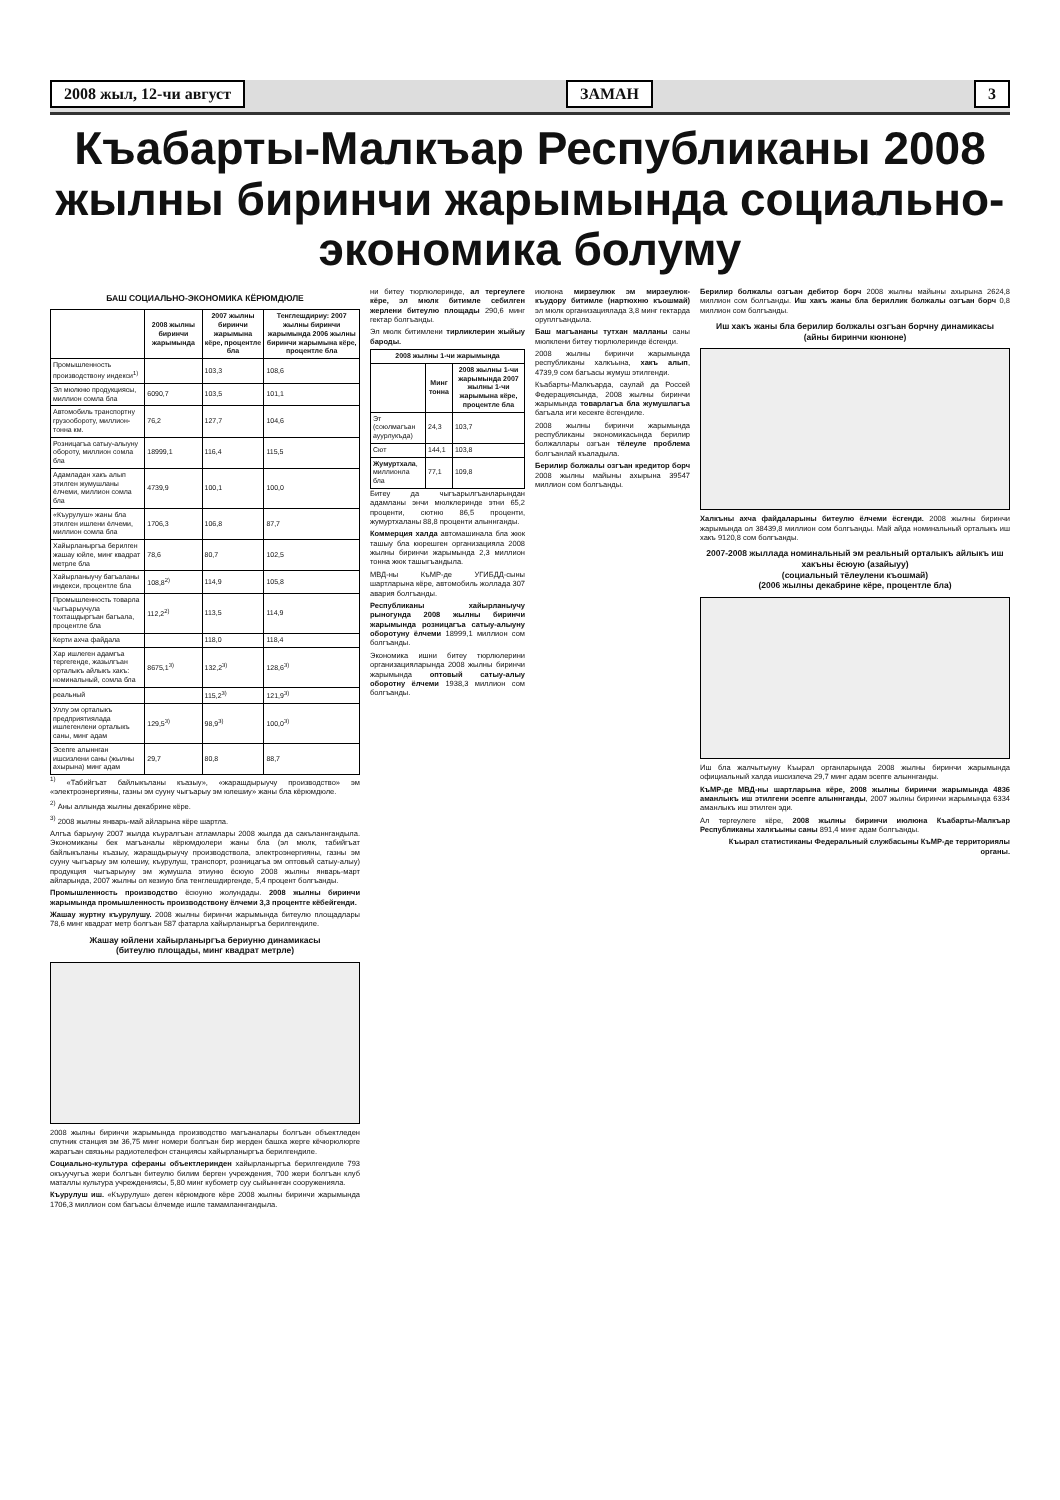2008 жыл, 12-чи август ЗАМАН 3
Къабарты-Малкъар Республиканы 2008 жылны биринчи жарымында социально-экономика болуму
БАШ СОЦИАЛЬНО-ЭКОНОМИКА КЁРЮМДЮЛЕ
| | 2008 жылны биринчи жарымында | 2007 жылны биринчи жарымына кёре, процентле бла | Тенглешдириу: 2007 жылны биринчи жарымында 2006 жылны биринчи жарымына кёре, процентле бла |
| --- | --- | --- | --- |
| Промышленность производствону индекси<sup>1)</sup> | | 103,3 | 108,6 |
| Эл мюлкню продукциясы, миллион сомла бла | 6090,7 | 103,5 | 101,1 |
| Автомобиль транспортну грузообороту, миллион-тонна км. | 76,2 | 127,7 | 104,6 |
| Розницагъа сатыу-алыуну обороту, миллион сомла бла | 18999,1 | 116,4 | 115,5 |
| Адамладан хакъ алып этилген жумушланы ёлчеми, миллион сомла бла | 4739,9 | 100,1 | 100,0 |
| «Къурулуш» жаны бла этилген ишлени ёлчеми, миллион сомла бла | 1706,3 | 106,8 | 87,7 |
| Хайырланыргъа берилген жашау юйле, минг квадрат метрле бла | 78,6 | 80,7 | 102,5 |
| Хайырланыучу багъаланы индекси, процентле бла | 108,8<sup>2)</sup> | 114,9 | 105,8 |
| Промышленность товарла чыгъарыучула тохташдыргъан багъала, процентле бла | 112,2<sup>2)</sup> | 113,5 | 114,9 |
| Керти ахча файдала | | 118,0 | 118,4 |
| Хар ишлеген адамгъа тергегенде, жазылгъан орталыкъ айлыкъ хакъ: номинальный, сомла бла | 8675,1<sup>3)</sup> | 132,2<sup>3)</sup> | 128,6<sup>3)</sup> |
| реальный | | 115,2<sup>3)</sup> | 121,9<sup>3)</sup> |
| Уллу эм орталыкъ предприятиялада ишлегенлени орталыкъ саны, минг адам | 129,5<sup>3)</sup> | 98,9<sup>3)</sup> | 100,0<sup>3)</sup> |
| Эсепге алыннган ишсизлени саны (жылны ахырына) минг адам | 29,7 | 80,8 | 88,7 |
<sup>1)</sup> «Табийгъат байлыкъланы къазыу», «жарашдырыучу производство» эм «электроэнергияны, газны эм сууну чыгъарыу эм юлешиу» жаны бла кёрюмдюле.
<sup>2)</sup> Аны аллында жылны декабрине кёре.
<sup>3)</sup> 2008 жылны январь-май айларына кёре шартла.
Алгъа барыуну 2007 жылда къуралгъан атламлары 2008 жылда да сакъланнгандыла. Экономиканы бек магъаналы кёрюмдюлери жаны бла (эл мюлк, табийгъат байлыкъланы къазыу, жарашдырыучу производствола, электроэнергияны, газны эм сууну чыгъарыу эм юлешиу, къурулуш, транспорт, розницагъа эм оптовый сатыу-алыу) продукция чыгъарыуну эм жумушла этиуню ёсюую 2008 жылны январь-март айларында, 2007 жылны ол кезиую бла тенглешдиргенде, 5,4 процент болгъанды.
Промышленность производство ёсюуню жолундады. 2008 жылны биринчи жарымында промышленность производствону ёлчеми 3,3 процентге кёбейгенди.
Жашау журтну къурулушу. 2008 жылны биринчи жарымында битеулю площадлары 78,6 минг квадрат метр болгъан 587 фатарла хайырланыргъа берилгендиле.
Жашау юйлени хайырланыргъа бериуню динамикасы
(битеулю площады, минг квадрат метрле)
2008 жылны биринчи жарымында производство магъаналары болгъан объектледен спутник станция эм 36,75 минг номери болгъан бир жерден башха жерге кёчюрюлюрге жарагъан связьны радиотелефон станциясы хайырланыргъа берилгендиле.
Социально-культура сфераны объектлеринден хайырланыргъа берилгендиле 793 окъуучугъа жери болгъан битеулю билим берген учреждения, 700 жери болгъан клуб маталлы культура учреждениясы, 5,80 минг кубометр суу сыйыннган сооруженияла.
Къурулуш иш. «Къурулуш» деген кёрюмдюге кёре 2008 жылны биринчи жарымында 1706,3 миллион сом багъасы ёлчемде ишле тамамланнгандыла.
ни битеу тюрлюлеринде, ал тергеулеге кёре, эл мюлк битимле себилген жерлени битеулю площады 290,6 минг гектар болгъанды.
Эл мюлк битимлени тирликлерин жыйыу бароды.
| 2008 жылны 1-чи жарымында | | |
| --- | --- | --- |
| | Минг тонна | 2008 жылны 1-чи жарымында 2007 жылны 1-чи жарымына кёре, процентле бла |
| Эт (союлмагъан ауурлукъда) | 24,3 | 103,7 |
| Сют | 144,1 | 103,8 |
| Жумуртхала , миллионла бла | 77,1 | 109,8 |
Битеу да чыгъарылгъанларындан адамланы энчи мюлклеринде этни 65,2 проценти, сютню 86,5 проценти, жумуртхаланы 88,8 проценти алыннганды.
Коммерция халда автомашинала бла жюк ташыу бла кюрешген организацияла 2008 жылны биринчи жарымында 2,3 миллион тонна жюк ташыгъандыла.
МВД-ны КъМР-де УГИБДД-сыны шартларына кёре, автомобиль жоллада 307 авария болгъанды.
Республиканы хайырланыучу рыногунда 2008 жылны биринчи жарымында розницагъа сатыу-алыуну оборотуну ёлчеми 18999,1 миллион сом болгъанды.
Экономика ишни битеу тюрлюлерини организацияларында 2008 жылны биринчи жарымында оптовый сатыу-алыу оборотну ёлчеми 1938,3 миллион сом болгъанды.
июлюна мирзеулюк эм мирзеулюк-къудору битимле (нартюхню къошмай) эл мюлк организациялада 3,8 минг гектарда оруплгъандыла.
Баш магъананы тутхан малланы саны мюлклени битеу тюрлюлеринде ёсгенди.
2008 жылны биринчи жарымында республиканы халкъына, хакъ алып, 4739,9 сом багъасы жумуш этилгенди.
Къабарты-Малкъарда, саулай да Россей Федерациясында, 2008 жылны биринчи жарымында товарлагъа бла жумушлагъа багъала иги кесекге ёсгендиле.
2008 жылны биринчи жарымында республиканы экономикасында берилир болжаллары озгъан тёлеуле проблема болгъанлай къаладыла.
Берилир болжалы озгъан кредитор борч 2008 жылны майыны ахырына 39547 миллион сом болгъанды.
Берилир болжалы озгъан дебитор борч 2008 жылны майыны ахырына 2624,8 миллион сом болгъанды. Иш хакъ жаны бла бериллик болжалы озгъан борч 0,8 миллион сом болгъанды.
Иш хакъ жаны бла берилир болжалы озгъан борчну динамикасы
(айны биринчи кюнюне)
Халкъны ахча файдаларыны битеулю ёлчеми ёсгенди. 2008 жылны биринчи жарымында ол 38439,8 миллион сом болгъанды. Май айда номинальный орталыкъ иш хакъ 9120,8 сом болгъанды.
2007-2008 жыллада номинальный эм реальный орталыкъ айлыкъ иш хакъны ёсюую (азайыуу)
(социальный тёлеулени къошмай)
(2006 жылны декабрине кёре, процентле бла)
Иш бла жалчытыуну Къырал органларында 2008 жылны биринчи жарымында официальный халда ишсизлеча 29,7 минг адам эсепге алыннганды.
КъМР-де МВД-ны шартларына кёре, 2008 жылны биринчи жарымында 4836 аманлыкъ иш этилгени эсепге алыннганды, 2007 жылны биринчи жарымында 6334 аманлыкъ иш этилген эди.
Ал тергеулеге кёре, 2008 жылны биринчи июлюна Къабарты-Малкъар Республиканы халкъыны саны 891,4 минг адам болгъанды.
Къырал статистиканы Федеральный службасыны КъМР-де территориялы органы.